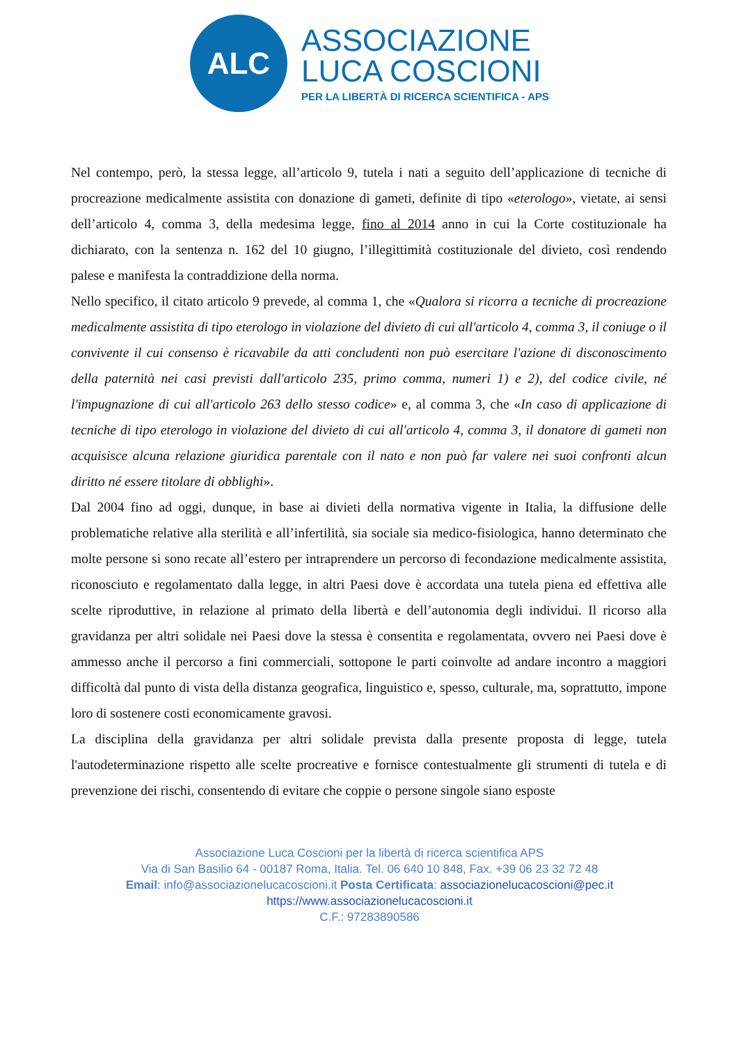ALC
ASSOCIAZIONE
LUCA COSCIONI
PER LA LIBERTÀ DI RICERCA SCIENTIFICA - APS
Nel contempo, però, la stessa legge, all’articolo 9, tutela i nati a seguito dell’applicazione di tecniche di procreazione medicalmente assistita con donazione di gameti, definite di tipo «eterologo», vietate, ai sensi dell’articolo 4, comma 3, della medesima legge, fino al 2014 anno in cui la Corte costituzionale ha dichiarato, con la sentenza n. 162 del 10 giugno, l’illegittimità costituzionale del divieto, così rendendo palese e manifesta la contraddizione della norma.
Nello specifico, il citato articolo 9 prevede, al comma 1, che «Qualora si ricorra a tecniche di procreazione medicalmente assistita di tipo eterologo in violazione del divieto di cui all'articolo 4, comma 3, il coniuge o il convivente il cui consenso è ricavabile da atti concludenti non può esercitare l'azione di disconoscimento della paternità nei casi previsti dall'articolo 235, primo comma, numeri 1) e 2), del codice civile, né l'impugnazione di cui all'articolo 263 dello stesso codice» e, al comma 3, che «In caso di applicazione di tecniche di tipo eterologo in violazione del divieto di cui all'articolo 4, comma 3, il donatore di gameti non acquisisce alcuna relazione giuridica parentale con il nato e non può far valere nei suoi confronti alcun diritto né essere titolare di obblighi».
Dal 2004 fino ad oggi, dunque, in base ai divieti della normativa vigente in Italia, la diffusione delle problematiche relative alla sterilità e all’infertilità, sia sociale sia medico-fisiologica, hanno determinato che molte persone si sono recate all’estero per intraprendere un percorso di fecondazione medicalmente assistita, riconosciuto e regolamentato dalla legge, in altri Paesi dove è accordata una tutela piena ed effettiva alle scelte riproduttive, in relazione al primato della libertà e dell’autonomia degli individui. Il ricorso alla gravidanza per altri solidale nei Paesi dove la stessa è consentita e regolamentata, ovvero nei Paesi dove è ammesso anche il percorso a fini commerciali, sottopone le parti coinvolte ad andare incontro a maggiori difficoltà dal punto di vista della distanza geografica, linguistico e, spesso, culturale, ma, soprattutto, impone loro di sostenere costi economicamente gravosi.
La disciplina della gravidanza per altri solidale prevista dalla presente proposta di legge, tutela l'autodeterminazione rispetto alle scelte procreative e fornisce contestualmente gli strumenti di tutela e di prevenzione dei rischi, consentendo di evitare che coppie o persone singole siano esposte
Associazione Luca Coscioni per la libertà di ricerca scientifica APS
Via di San Basilio 64 - 00187 Roma, Italia. Tel. 06 640 10 848, Fax. +39 06 23 32 72 48
Email: info@associazionelucacoscioni.it Posta Certificata: associazionelucacoscioni@pec.it
https://www.associazionelucacoscioni.it
C.F.: 97283890586